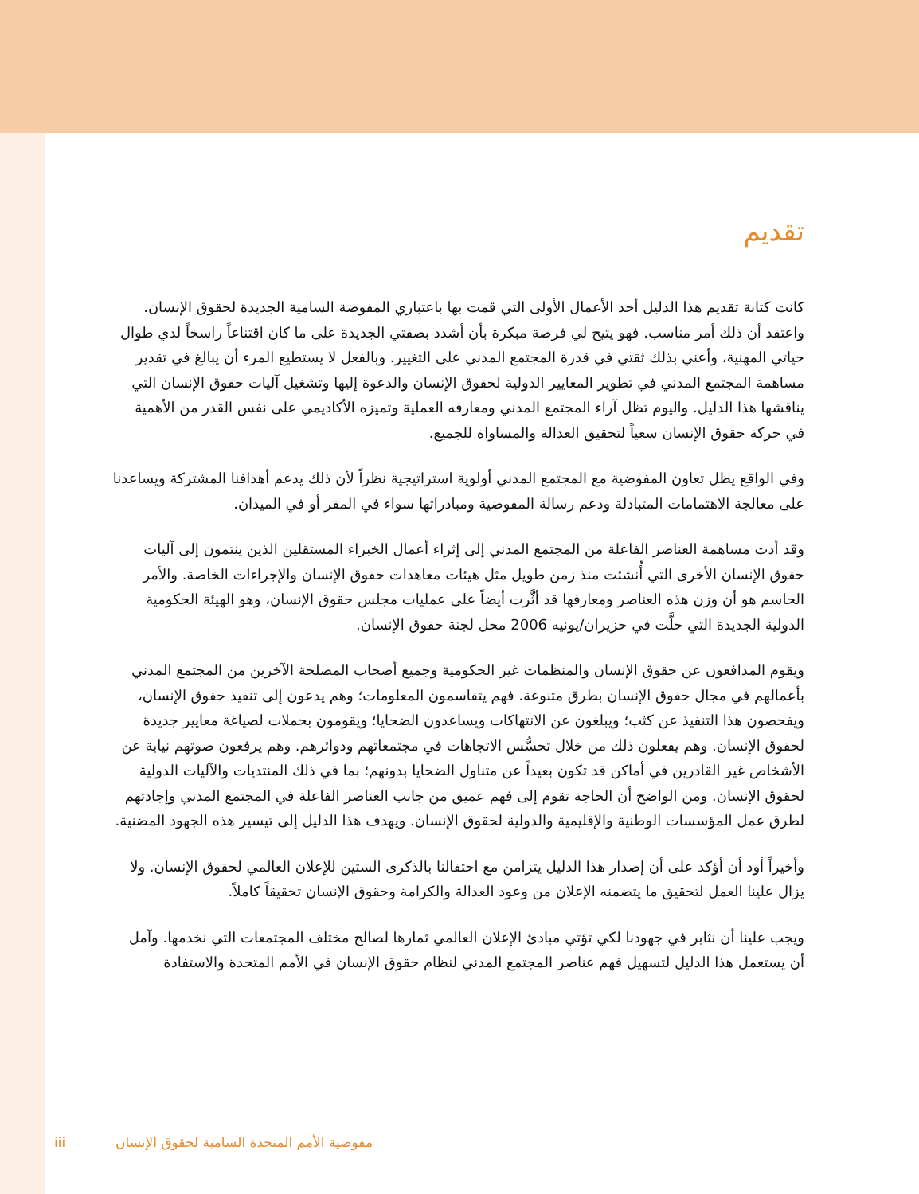تقديم
كانت كتابة تقديم هذا الدليل أحد الأعمال الأولى التي قمت بها باعتباري المفوضة السامية الجديدة لحقوق الإنسان. واعتقد أن ذلك أمر مناسب. فهو يتيح لي فرصة مبكرة بأن أشدد بصفتي الجديدة على ما كان اقتناعاً راسخاً لدي طوال حياتي المهنية، وأعني بذلك ثقتي في قدرة المجتمع المدني على التغيير. وبالفعل لا يستطيع المرء أن يبالغ في تقدير مساهمة المجتمع المدني في تطوير المعايير الدولية لحقوق الإنسان والدعوة إليها وتشغيل آليات حقوق الإنسان التي يناقشها هذا الدليل. واليوم تظل آراء المجتمع المدني ومعارفه العملية وتميزه الأكاديمي على نفس القدر من الأهمية في حركة حقوق الإنسان سعياً لتحقيق العدالة والمساواة للجميع.
وفي الواقع يظل تعاون المفوضية مع المجتمع المدني أولوية استراتيجية نظراً لأن ذلك يدعم أهدافنا المشتركة ويساعدنا على معالجة الاهتمامات المتبادلة ودعم رسالة المفوضية ومبادراتها سواء في المقر أو في الميدان.
وقد أدت مساهمة العناصر الفاعلة من المجتمع المدني إلى إثراء أعمال الخبراء المستقلين الذين ينتمون إلى آليات حقوق الإنسان الأخرى التي أُنشئت منذ زمن طويل مثل هيئات معاهدات حقوق الإنسان والإجراءات الخاصة. والأمر الحاسم هو أن وزن هذه العناصر ومعارفها قد أثَّرت أيضاً على عمليات مجلس حقوق الإنسان، وهو الهيئة الحكومية الدولية الجديدة التي حلَّت في حزيران/يونيه 2006 محل لجنة حقوق الإنسان.
ويقوم المدافعون عن حقوق الإنسان والمنظمات غير الحكومية وجميع أصحاب المصلحة الآخرين من المجتمع المدني بأعمالهم في مجال حقوق الإنسان بطرق متنوعة. فهم يتقاسمون المعلومات؛ وهم يدعون إلى تنفيذ حقوق الإنسان، ويفحصون هذا التنفيذ عن كثب؛ ويبلغون عن الانتهاكات ويساعدون الضحايا؛ ويقومون بحملات لصياغة معايير جديدة لحقوق الإنسان. وهم يفعلون ذلك من خلال تحسُّس الاتجاهات في مجتمعاتهم ودوائرهم. وهم يرفعون صوتهم نيابة عن الأشخاص غير القادرين في أماكن قد تكون بعيداً عن متناول الضحايا بدونهم؛ بما في ذلك المنتديات والآليات الدولية لحقوق الإنسان. ومن الواضح أن الحاجة تقوم إلى فهم عميق من جانب العناصر الفاعلة في المجتمع المدني وإجادتهم لطرق عمل المؤسسات الوطنية والإقليمية والدولية لحقوق الإنسان. ويهدف هذا الدليل إلى تيسير هذه الجهود المضنية.
وأخيراً أود أن أؤكد على أن إصدار هذا الدليل يتزامن مع احتفالنا بالذكرى الستين للإعلان العالمي لحقوق الإنسان. ولا يزال علينا العمل لتحقيق ما يتضمنه الإعلان من وعود العدالة والكرامة وحقوق الإنسان تحقيقاً كاملاً.
ويجب علينا أن نثابر في جهودنا لكي تؤتي مبادئ الإعلان العالمي ثمارها لصالح مختلف المجتمعات التي نخدمها. وآمل أن يستعمل هذا الدليل لتسهيل فهم عناصر المجتمع المدني لنظام حقوق الإنسان في الأمم المتحدة والاستفادة
iii مفوضية الأمم المتحدة السامية لحقوق الإنسان